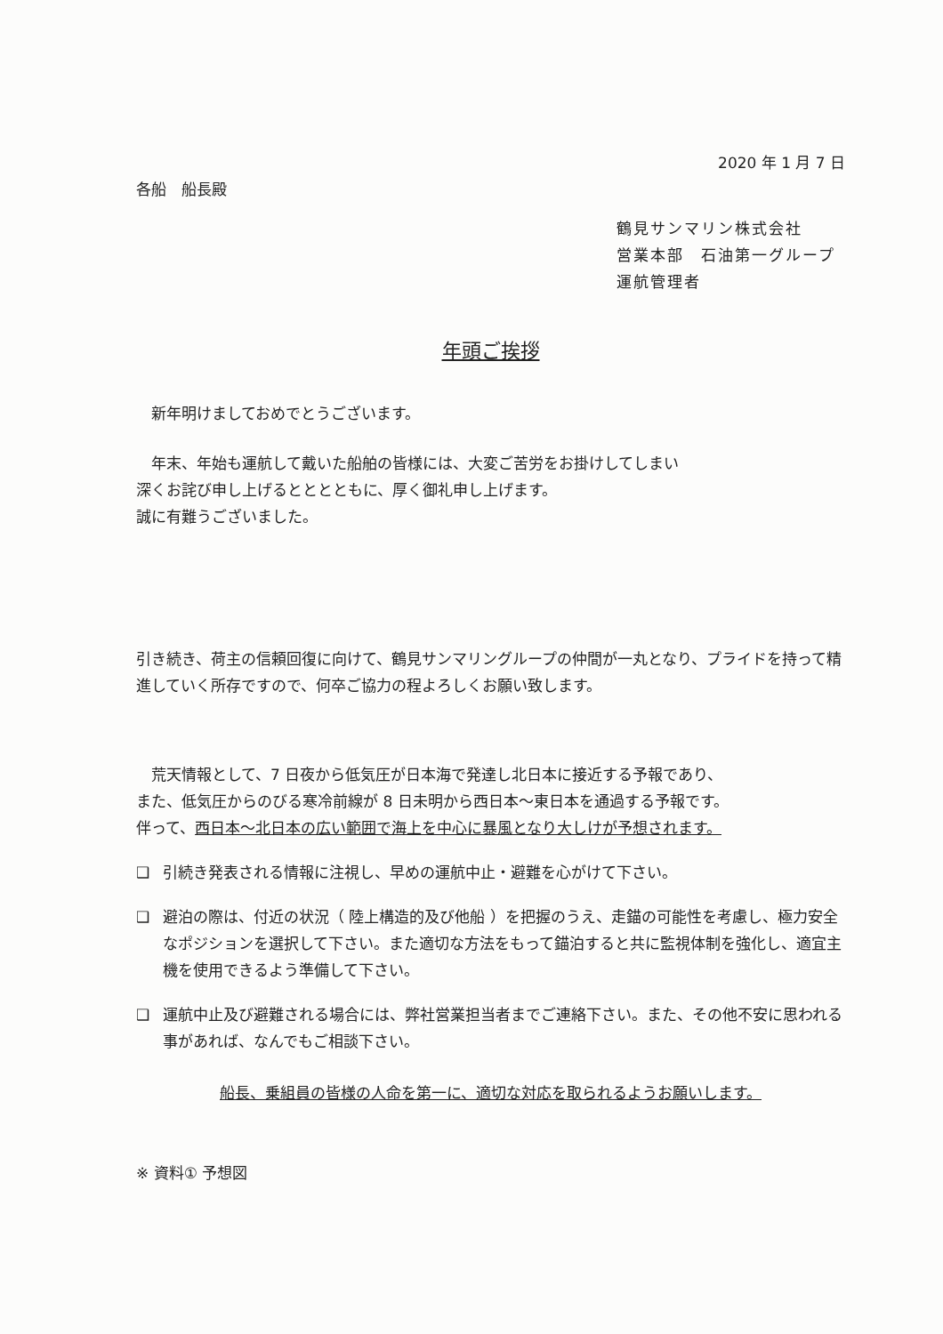2020 年 1 月 7 日
各船　船長殿
鶴見サンマリン株式会社
営業本部　石油第一グループ
運航管理者
年頭ご挨拶
　新年明けましておめでとうございます。
　年末、年始も運航して戴いた船舶の皆様には、大変ご苦労をお掛けしてしまい
深くお詫び申し上げるとととともに、厚く御礼申し上げます。
誠に有難うございました。
引き続き、荷主の信頼回復に向けて、鶴見サンマリングループの仲間が一丸となり、プライドを持って精進していく所存ですので、何卒ご協力の程よろしくお願い致します。
　荒天情報として、7 日夜から低気圧が日本海で発達し北日本に接近する予報であり、
また、低気圧からのびる寒冷前線が 8 日未明から西日本～東日本を通過する予報です。
伴って、西日本～北日本の広い範囲で海上を中心に暴風となり大しけが予想されます。
❑ 引続き発表される情報に注視し、早めの運航中止・避難を心がけて下さい。
❑ 避泊の際は、付近の状況（ 陸上構造的及び他船 ）を把握のうえ、走錨の可能性を考慮し、極力安全なポジションを選択して下さい。また適切な方法をもって錨泊すると共に監視体制を強化し、適宜主機を使用できるよう準備して下さい。
❑ 運航中止及び避難される場合には、弊社営業担当者までご連絡下さい。また、その他不安に思われる事があれば、なんでもご相談下さい。
船長、乗組員の皆様の人命を第一に、適切な対応を取られるようお願いします。
※ 資料① 予想図